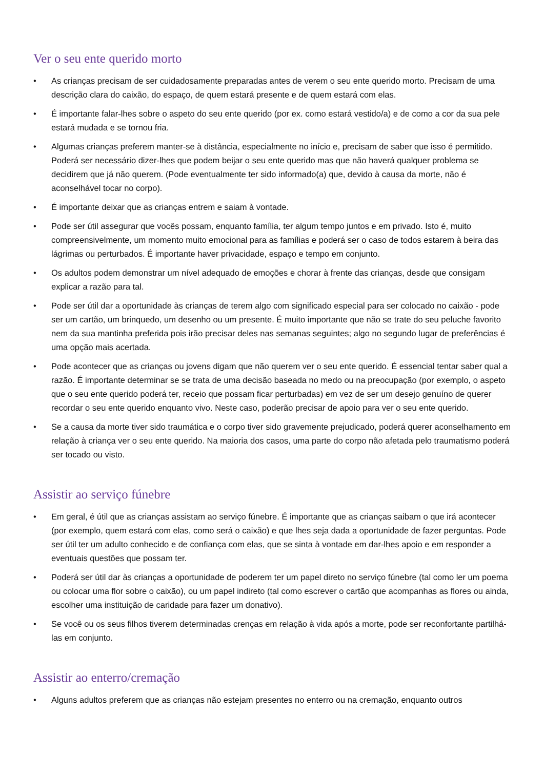Ver o seu ente querido morto
• As crianças precisam de ser cuidadosamente preparadas antes de verem o seu ente querido morto. Precisam de uma descrição clara do caixão, do espaço, de quem estará presente e de quem estará com elas.
• É importante falar-lhes sobre o aspeto do seu ente querido (por ex. como estará vestido/a) e de como a cor da sua pele estará mudada e se tornou fria.
• Algumas crianças preferem manter-se à distância, especialmente no início e, precisam de saber que isso é permitido. Poderá ser necessário dizer-lhes que podem beijar o seu ente querido mas que não haverá qualquer problema se decidirem que já não querem. (Pode eventualmente ter sido informado(a) que, devido à causa da morte, não é aconselhável tocar no corpo).
• É importante deixar que as crianças entrem e saiam à vontade.
• Pode ser útil assegurar que vocês possam, enquanto família, ter algum tempo juntos e em privado. Isto é, muito compreensivelmente, um momento muito emocional para as famílias e poderá ser o caso de todos estarem à beira das lágrimas ou perturbados. É importante haver privacidade, espaço e tempo em conjunto.
• Os adultos podem demonstrar um nível adequado de emoções e chorar à frente das crianças, desde que consigam explicar a razão para tal.
• Pode ser útil dar a oportunidade às crianças de terem algo com significado especial para ser colocado no caixão - pode ser um cartão, um brinquedo, um desenho ou um presente. É muito importante que não se trate do seu peluche favorito nem da sua mantinha preferida pois irão precisar deles nas semanas seguintes; algo no segundo lugar de preferências é uma opção mais acertada.
• Pode acontecer que as crianças ou jovens digam que não querem ver o seu ente querido. É essencial tentar saber qual a razão. É importante determinar se se trata de uma decisão baseada no medo ou na preocupação (por exemplo, o aspeto que o seu ente querido poderá ter, receio que possam ficar perturbadas) em vez de ser um desejo genuíno de querer recordar o seu ente querido enquanto vivo. Neste caso, poderão precisar de apoio para ver o seu ente querido.
• Se a causa da morte tiver sido traumática e o corpo tiver sido gravemente prejudicado, poderá querer aconselhamento em relação à criança ver o seu ente querido. Na maioria dos casos, uma parte do corpo não afetada pelo traumatismo poderá ser tocado ou visto.
Assistir ao serviço fúnebre
• Em geral, é útil que as crianças assistam ao serviço fúnebre. É importante que as crianças saibam o que irá acontecer (por exemplo, quem estará com elas, como será o caixão) e que lhes seja dada a oportunidade de fazer perguntas. Pode ser útil ter um adulto conhecido e de confiança com elas, que se sinta à vontade em dar-lhes apoio e em responder a eventuais questões que possam ter.
• Poderá ser útil dar às crianças a oportunidade de poderem ter um papel direto no serviço fúnebre (tal como ler um poema ou colocar uma flor sobre o caixão), ou um papel indireto (tal como escrever o cartão que acompanhas as flores ou ainda, escolher uma instituição de caridade para fazer um donativo).
• Se você ou os seus filhos tiverem determinadas crenças em relação à vida após a morte, pode ser reconfortante partilhá-las em conjunto.
Assistir ao enterro/cremação
• Alguns adultos preferem que as crianças não estejam presentes no enterro ou na cremação, enquanto outros